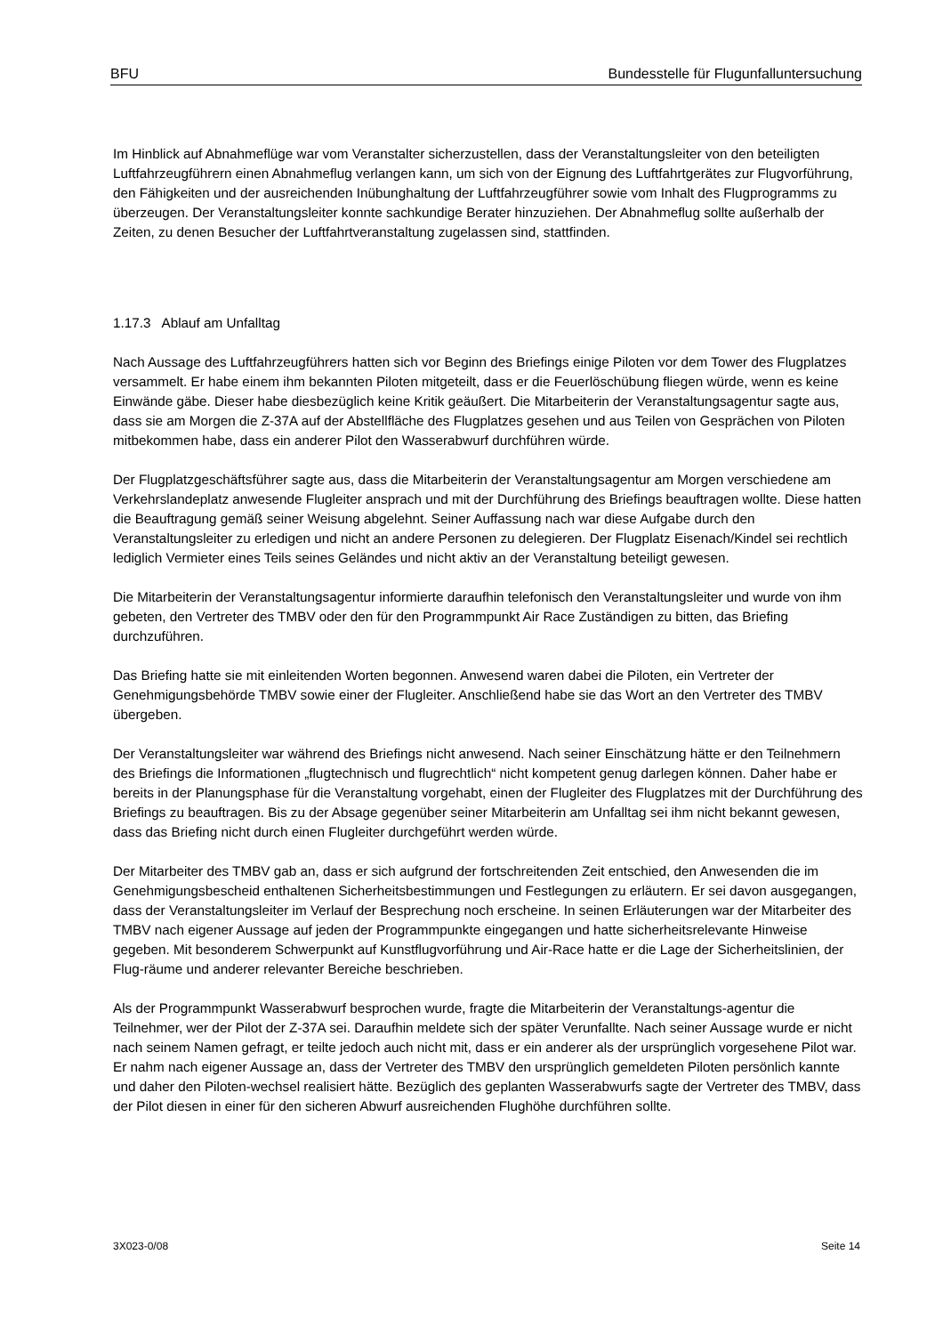BFU Bundesstelle für Flugunfalluntersuchung
Im Hinblick auf Abnahmeflüge war vom Veranstalter sicherzustellen, dass der Veranstaltungsleiter von den beteiligten Luftfahrzeugführern einen Abnahmeflug verlangen kann, um sich von der Eignung des Luftfahrtgerätes zur Flugvorführung, den Fähigkeiten und der ausreichenden Inübunghaltung der Luftfahrzeugführer sowie vom Inhalt des Flugprogramms zu überzeugen. Der Veranstaltungsleiter konnte sachkundige Berater hinzuziehen. Der Abnahmeflug sollte außerhalb der Zeiten, zu denen Besucher der Luftfahrtveranstaltung zugelassen sind, stattfinden.
1.17.3 Ablauf am Unfalltag
Nach Aussage des Luftfahrzeugführers hatten sich vor Beginn des Briefings einige Piloten vor dem Tower des Flugplatzes versammelt. Er habe einem ihm bekannten Piloten mitgeteilt, dass er die Feuerlöschübung fliegen würde, wenn es keine Einwände gäbe. Dieser habe diesbezüglich keine Kritik geäußert. Die Mitarbeiterin der Veranstaltungsagentur sagte aus, dass sie am Morgen die Z-37A auf der Abstellfläche des Flugplatzes gesehen und aus Teilen von Gesprächen von Piloten mitbekommen habe, dass ein anderer Pilot den Wasserabwurf durchführen würde.
Der Flugplatzgeschäftsführer sagte aus, dass die Mitarbeiterin der Veranstaltungsagentur am Morgen verschiedene am Verkehrslandeplatz anwesende Flugleiter ansprach und mit der Durchführung des Briefings beauftragen wollte. Diese hatten die Beauftragung gemäß seiner Weisung abgelehnt. Seiner Auffassung nach war diese Aufgabe durch den Veranstaltungsleiter zu erledigen und nicht an andere Personen zu delegieren. Der Flugplatz Eisenach/Kindel sei rechtlich lediglich Vermieter eines Teils seines Geländes und nicht aktiv an der Veranstaltung beteiligt gewesen.
Die Mitarbeiterin der Veranstaltungsagentur informierte daraufhin telefonisch den Veranstaltungsleiter und wurde von ihm gebeten, den Vertreter des TMBV oder den für den Programmpunkt Air Race Zuständigen zu bitten, das Briefing durchzuführen.
Das Briefing hatte sie mit einleitenden Worten begonnen. Anwesend waren dabei die Piloten, ein Vertreter der Genehmigungsbehörde TMBV sowie einer der Flugleiter. Anschließend habe sie das Wort an den Vertreter des TMBV übergeben.
Der Veranstaltungsleiter war während des Briefings nicht anwesend. Nach seiner Einschätzung hätte er den Teilnehmern des Briefings die Informationen „flugtechnisch und flugrechtlich“ nicht kompetent genug darlegen können. Daher habe er bereits in der Planungsphase für die Veranstaltung vorgehabt, einen der Flugleiter des Flugplatzes mit der Durchführung des Briefings zu beauftragen. Bis zu der Absage gegenüber seiner Mitarbeiterin am Unfalltag sei ihm nicht bekannt gewesen, dass das Briefing nicht durch einen Flugleiter durchgeführt werden würde.
Der Mitarbeiter des TMBV gab an, dass er sich aufgrund der fortschreitenden Zeit entschied, den Anwesenden die im Genehmigungsbescheid enthaltenen Sicherheitsbestimmungen und Festlegungen zu erläutern. Er sei davon ausgegangen, dass der Veranstaltungsleiter im Verlauf der Besprechung noch erscheine. In seinen Erläuterungen war der Mitarbeiter des TMBV nach eigener Aussage auf jeden der Programmpunkte eingegangen und hatte sicherheitsrelevante Hinweise gegeben. Mit besonderem Schwerpunkt auf Kunstflugvorführung und Air-Race hatte er die Lage der Sicherheitslinien, der Flug-räume und anderer relevanter Bereiche beschrieben.
Als der Programmpunkt Wasserabwurf besprochen wurde, fragte die Mitarbeiterin der Veranstaltungs-agentur die Teilnehmer, wer der Pilot der Z-37A sei. Daraufhin meldete sich der später Verunfallte. Nach seiner Aussage wurde er nicht nach seinem Namen gefragt, er teilte jedoch auch nicht mit, dass er ein anderer als der ursprünglich vorgesehene Pilot war. Er nahm nach eigener Aussage an, dass der Vertreter des TMBV den ursprünglich gemeldeten Piloten persönlich kannte und daher den Piloten-wechsel realisiert hätte. Bezüglich des geplanten Wasserabwurfs sagte der Vertreter des TMBV, dass der Pilot diesen in einer für den sicheren Abwurf ausreichenden Flughöhe durchführen sollte.
3X023-0/08 Seite 14